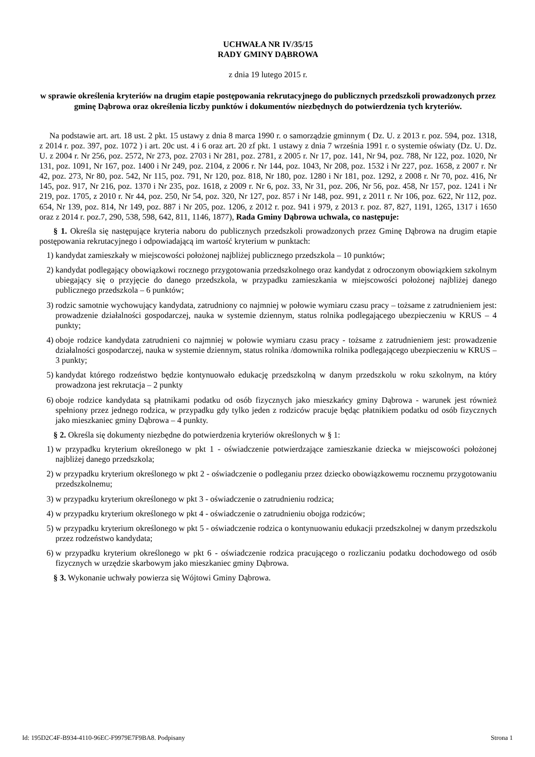UCHWAŁA NR IV/35/15
RADY GMINY DĄBROWA
z dnia 19 lutego 2015 r.
w sprawie określenia kryteriów na drugim etapie postępowania rekrutacyjnego do publicznych przedszkoli prowadzonych przez gminę Dąbrowa oraz określenia liczby punktów i dokumentów niezbędnych do potwierdzenia tych kryteriów.
Na podstawie art. art. 18 ust. 2 pkt. 15 ustawy z dnia 8 marca 1990 r. o samorządzie gminnym ( Dz. U. z 2013 r. poz. 594, poz. 1318, z 2014 r. poz. 397, poz. 1072 ) i art. 20c ust. 4 i 6 oraz art. 20 zf pkt. 1 ustawy z dnia 7 września 1991 r. o systemie oświaty (Dz. U. Dz. U. z 2004 r. Nr 256, poz. 2572, Nr 273, poz. 2703 i Nr 281, poz. 2781, z 2005 r. Nr 17, poz. 141, Nr 94, poz. 788, Nr 122, poz. 1020, Nr 131, poz. 1091, Nr 167, poz. 1400 i Nr 249, poz. 2104, z 2006 r. Nr 144, poz. 1043, Nr 208, poz. 1532 i Nr 227, poz. 1658, z 2007 r. Nr 42, poz. 273, Nr 80, poz. 542, Nr 115, poz. 791, Nr 120, poz. 818, Nr 180, poz. 1280 i Nr 181, poz. 1292, z 2008 r. Nr 70, poz. 416, Nr 145, poz. 917, Nr 216, poz. 1370 i Nr 235, poz. 1618, z 2009 r. Nr 6, poz. 33, Nr 31, poz. 206, Nr 56, poz. 458, Nr 157, poz. 1241 i Nr 219, poz. 1705, z 2010 r. Nr 44, poz. 250, Nr 54, poz. 320, Nr 127, poz. 857 i Nr 148, poz. 991, z 2011 r. Nr 106, poz. 622, Nr 112, poz. 654, Nr 139, poz. 814, Nr 149, poz. 887 i Nr 205, poz. 1206, z 2012 r. poz. 941 i 979, z 2013 r. poz. 87, 827, 1191, 1265, 1317 i 1650 oraz z 2014 r. poz.7, 290, 538, 598, 642, 811, 1146, 1877), Rada Gminy Dąbrowa uchwala, co następuje:
§ 1. Określa się następujące kryteria naboru do publicznych przedszkoli prowadzonych przez Gminę Dąbrowa na drugim etapie postępowania rekrutacyjnego i odpowiadającą im wartość kryterium w punktach:
1) kandydat zamieszkały w miejscowości położonej najbliżej publicznego przedszkola – 10 punktów;
2) kandydat podlegający obowiązkowi rocznego przygotowania przedszkolnego oraz kandydat z odroczonym obowiązkiem szkolnym ubiegający się o przyjęcie do danego przedszkola, w przypadku zamieszkania w miejscowości położonej najbliżej danego publicznego przedszkola – 6 punktów;
3) rodzic samotnie wychowujący kandydata, zatrudniony co najmniej w połowie wymiaru czasu pracy – tożsame z zatrudnieniem jest: prowadzenie działalności gospodarczej, nauka w systemie dziennym, status rolnika podlegającego ubezpieczeniu w KRUS – 4 punkty;
4) oboje rodzice kandydata zatrudnieni co najmniej w połowie wymiaru czasu pracy - tożsame z zatrudnieniem jest: prowadzenie działalności gospodarczej, nauka w systemie dziennym, status rolnika /domownika rolnika podlegającego ubezpieczeniu w KRUS – 3 punkty;
5) kandydat którego rodzeństwo będzie kontynuowało edukację przedszkolną w danym przedszkolu w roku szkolnym, na który prowadzona jest rekrutacja – 2 punkty
6) oboje rodzice kandydata są płatnikami podatku od osób fizycznych jako mieszkańcy gminy Dąbrowa - warunek jest również spełniony przez jednego rodzica, w przypadku gdy tylko jeden z rodziców pracuje będąc płatnikiem podatku od osób fizycznych jako mieszkaniec gminy Dąbrowa – 4 punkty.
§ 2. Określa się dokumenty niezbędne do potwierdzenia kryteriów określonych w § 1:
1) w przypadku kryterium określonego w pkt 1 - oświadczenie potwierdzające zamieszkanie dziecka w miejscowości położonej najbliżej danego przedszkola;
2) w przypadku kryterium określonego w pkt 2 - oświadczenie o podleganiu przez dziecko obowiązkowemu rocznemu przygotowaniu przedszkolnemu;
3) w przypadku kryterium określonego w pkt 3 - oświadczenie o zatrudnieniu rodzica;
4) w przypadku kryterium określonego w pkt 4 - oświadczenie o zatrudnieniu obojga rodziców;
5) w przypadku kryterium określonego w pkt 5 - oświadczenie rodzica o kontynuowaniu edukacji przedszkolnej w danym przedszkolu przez rodzeństwo kandydata;
6) w przypadku kryterium określonego w pkt 6 - oświadczenie rodzica pracującego o rozliczaniu podatku dochodowego od osób fizycznych w urzędzie skarbowym jako mieszkaniec gminy Dąbrowa.
§ 3. Wykonanie uchwały powierza się Wójtowi Gminy Dąbrowa.
Id: 195D2C4F-B934-4110-96EC-F9979E7F9BA8. Podpisany Strona 1